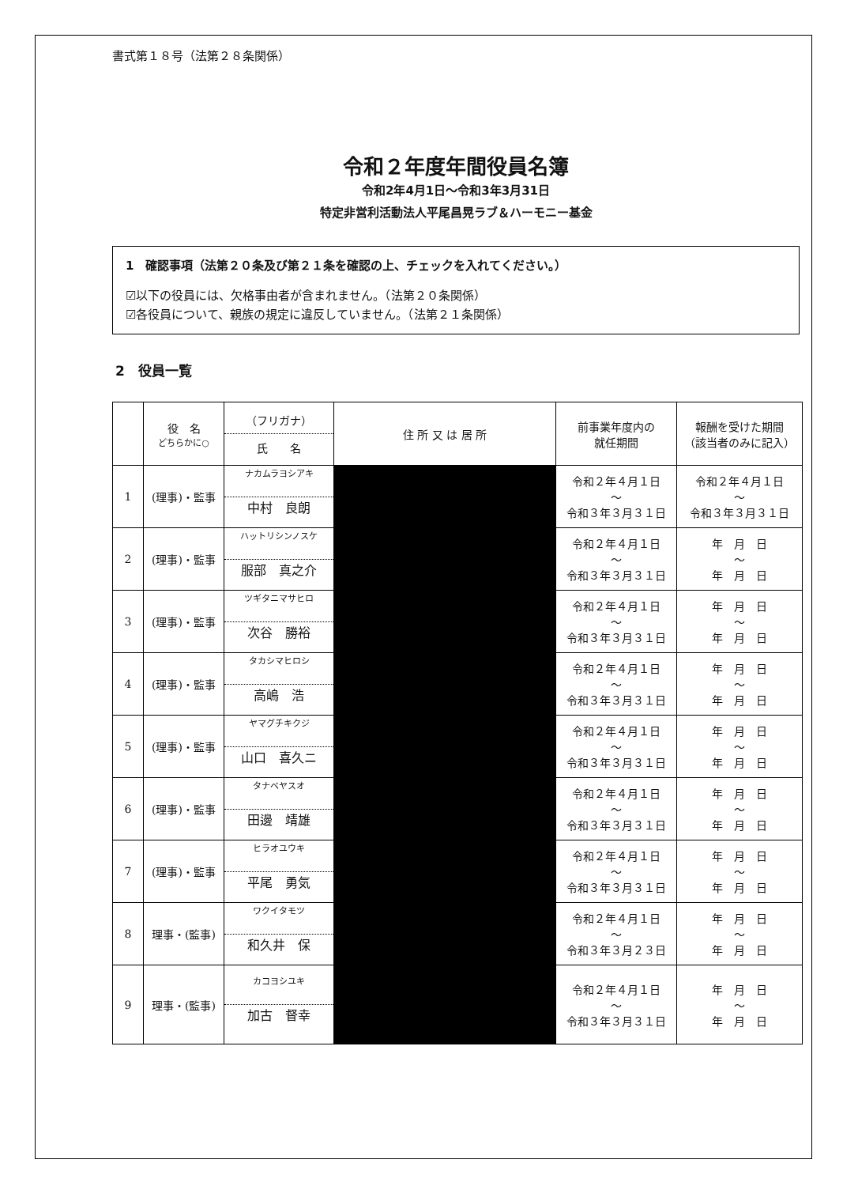書式第１８号（法第２８条関係）
令和２年度年間役員名簿
令和2年4月1日～令和3年3月31日
特定非営利活動法人平尾昌晃ラブ＆ハーモニー基金
1　確認事項（法第２０条及び第２１条を確認の上、チェックを入れてください。）
☑以下の役員には、欠格事由者が含まれません。（法第２０条関係）
☑各役員について、親族の規定に違反していません。（法第２１条関係）
2　役員一覧
| | 役 名 どちらかに○ | （フリガナ） 氏 名 | 住 所 又 は 居 所 | 前事業年度内の 就任期間 | 報酬を受けた期間 （該当者のみに記入） |
| --- | --- | --- | --- | --- | --- |
| 1 | (理事)・監事 | ナカムラヨシアキ 中村 良朗 | | 令和２年４月１日 ～ 令和３年３月３１日 | 令和２年４月１日 ～ 令和３年３月３１日 |
| 2 | (理事)・監事 | ハットリシンノスケ 服部 真之介 | | 令和２年４月１日 ～ 令和３年３月３１日 | 年 月 日 ～ 年 月 日 |
| 3 | (理事)・監事 | ツギタニマサヒロ 次谷 勝裕 | | 令和２年４月１日 ～ 令和３年３月３１日 | 年 月 日 ～ 年 月 日 |
| 4 | (理事)・監事 | タカシマヒロシ 高嶋 浩 | | 令和２年４月１日 ～ 令和３年３月３１日 | 年 月 日 ～ 年 月 日 |
| 5 | (理事)・監事 | ヤマグチキクジ 山口 喜久ニ | | 令和２年４月１日 ～ 令和３年３月３１日 | 年 月 日 ～ 年 月 日 |
| 6 | (理事)・監事 | タナベヤスオ 田邊 靖雄 | | 令和２年４月１日 ～ 令和３年３月３１日 | 年 月 日 ～ 年 月 日 |
| 7 | (理事)・監事 | ヒラオユウキ 平尾 勇気 | | 令和２年４月１日 ～ 令和３年３月３１日 | 年 月 日 ～ 年 月 日 |
| 8 | 理事・(監事) | ワクイタモツ 和久井 保 | | 令和２年４月１日 ～ 令和３年３月２３日 | 年 月 日 ～ 年 月 日 |
| 9 | 理事・(監事) | カコヨシユキ 加古 督幸 | | 令和２年４月１日 ～ 令和３年３月３１日 | 年 月 日 ～ 年 月 日 |